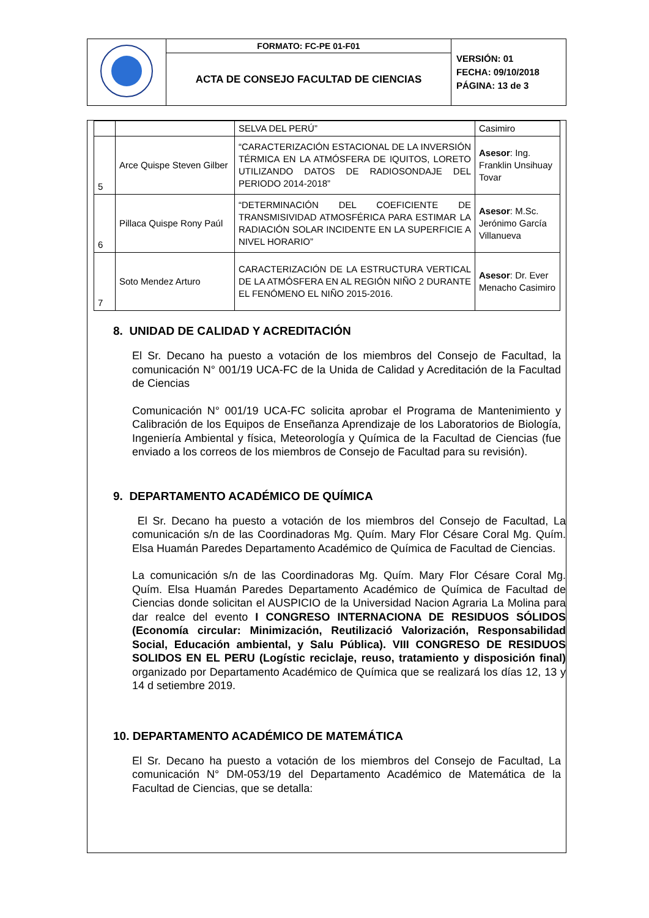| | FORMATO: FC-PE 01-F01 | VERSIÓN: 01 FECHA: 09/10/2018 PÁGINA: 13 de 3 |
| | ACTA DE CONSEJO FACULTAD DE CIENCIAS | |
| | | SELVA DEL PERÚ” | Casimiro |
| 5 | Arce Quispe Steven Gilber | “CARACTERIZACIÓN ESTACIONAL DE LA INVERSIÓN TÉRMICA EN LA ATMÓSFERA DE IQUITOS, LORETO UTILIZANDO DATOS DE RADIOSONDAJE DEL PERIODO 2014-2018” | Asesor : Ing. Franklin Unsihuay Tovar |
| 6 | Pillaca Quispe Rony Paúl | “DETERMINACIÓN DEL COEFICIENTE DE TRANSMISIVIDAD ATMOSFÉRICA PARA ESTIMAR LA RADIACIÓN SOLAR INCIDENTE EN LA SUPERFICIE A NIVEL HORARIO” | Asesor : M.Sc. Jerónimo García Villanueva |
| 7 | Soto Mendez Arturo | CARACTERIZACIÓN DE LA ESTRUCTURA VERTICAL DE LA ATMÓSFERA EN AL REGIÓN NIÑO 2 DURANTE EL FENÓMENO EL NIÑO 2015-2016. | Asesor : Dr. Ever Menacho Casimiro |
8. UNIDAD DE CALIDAD Y ACREDITACIÓN
El Sr. Decano ha puesto a votación de los miembros del Consejo de Facultad, la comunicación N° 001/19 UCA-FC de la Unida de Calidad y Acreditación de la Facultad de Ciencias
Comunicación N° 001/19 UCA-FC solicita aprobar el Programa de Mantenimiento y Calibración de los Equipos de Enseñanza Aprendizaje de los Laboratorios de Biología, Ingeniería Ambiental y física, Meteorología y Química de la Facultad de Ciencias (fue enviado a los correos de los miembros de Consejo de Facultad para su revisión).
9. DEPARTAMENTO ACADÉMICO DE QUÍMICA
El Sr. Decano ha puesto a votación de los miembros del Consejo de Facultad, La comunicación s/n de las Coordinadoras Mg. Quím. Mary Flor Césare Coral Mg. Quím. Elsa Huamán Paredes Departamento Académico de Química de Facultad de Ciencias.
La comunicación s/n de las Coordinadoras Mg. Quím. Mary Flor Césare Coral Mg. Quím. Elsa Huamán Paredes Departamento Académico de Química de Facultad de Ciencias donde solicitan el AUSPICIO de la Universidad Nacion Agraria La Molina para dar realce del evento I CONGRESO INTERNACIONA DE RESIDUOS SÓLIDOS (Economía circular: Minimización, Reutilizació Valorización, Responsabilidad Social, Educación ambiental, y Salu Pública). VIII CONGRESO DE RESIDUOS SOLIDOS EN EL PERU (Logístic reciclaje, reuso, tratamiento y disposición final) organizado por Departamento Académico de Química que se realizará los días 12, 13 y 14 d setiembre 2019.
10. DEPARTAMENTO ACADÉMICO DE MATEMÁTICA
El Sr. Decano ha puesto a votación de los miembros del Consejo de Facultad, La comunicación N° DM-053/19 del Departamento Académico de Matemática de la Facultad de Ciencias, que se detalla: